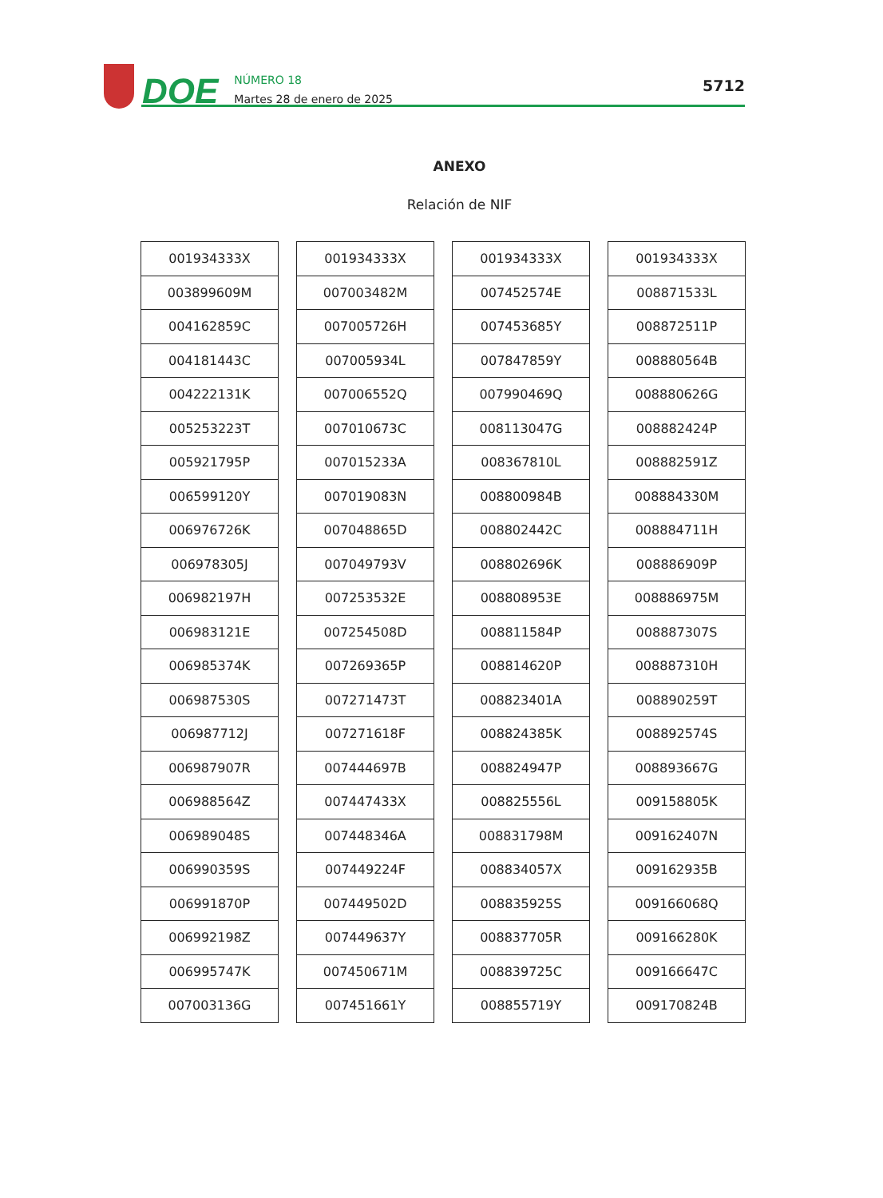DOE
NÚMERO 18
Martes 28 de enero de 2025
5712
ANEXO
Relación de NIF
| 001934333X |
| 003899609M |
| 004162859C |
| 004181443C |
| 004222131K |
| 005253223T |
| 005921795P |
| 006599120Y |
| 006976726K |
| 006978305J |
| 006982197H |
| 006983121E |
| 006985374K |
| 006987530S |
| 006987712J |
| 006987907R |
| 006988564Z |
| 006989048S |
| 006990359S |
| 006991870P |
| 006992198Z |
| 006995747K |
| 007003136G |
| 001934333X |
| 007003482M |
| 007005726H |
| 007005934L |
| 007006552Q |
| 007010673C |
| 007015233A |
| 007019083N |
| 007048865D |
| 007049793V |
| 007253532E |
| 007254508D |
| 007269365P |
| 007271473T |
| 007271618F |
| 007444697B |
| 007447433X |
| 007448346A |
| 007449224F |
| 007449502D |
| 007449637Y |
| 007450671M |
| 007451661Y |
| 001934333X |
| 007452574E |
| 007453685Y |
| 007847859Y |
| 007990469Q |
| 008113047G |
| 008367810L |
| 008800984B |
| 008802442C |
| 008802696K |
| 008808953E |
| 008811584P |
| 008814620P |
| 008823401A |
| 008824385K |
| 008824947P |
| 008825556L |
| 008831798M |
| 008834057X |
| 008835925S |
| 008837705R |
| 008839725C |
| 008855719Y |
| 001934333X |
| 008871533L |
| 008872511P |
| 008880564B |
| 008880626G |
| 008882424P |
| 008882591Z |
| 008884330M |
| 008884711H |
| 008886909P |
| 008886975M |
| 008887307S |
| 008887310H |
| 008890259T |
| 008892574S |
| 008893667G |
| 009158805K |
| 009162407N |
| 009162935B |
| 009166068Q |
| 009166280K |
| 009166647C |
| 009170824B |